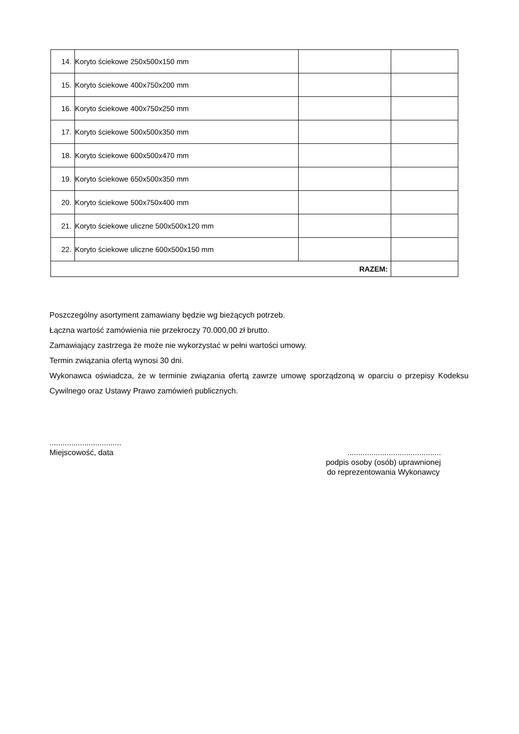| 14. | Koryto ściekowe 250x500x150 mm | | |
| 15. | Koryto ściekowe 400x750x200 mm | | |
| 16. | Koryto ściekowe 400x750x250 mm | | |
| 17. | Koryto ściekowe 500x500x350 mm | | |
| 18. | Koryto ściekowe 600x500x470 mm | | |
| 19. | Koryto ściekowe 650x500x350 mm | | |
| 20. | Koryto ściekowe 500x750x400 mm | | |
| 21. | Koryto ściekowe uliczne 500x500x120 mm | | |
| 22. | Koryto ściekowe uliczne 600x500x150 mm | | |
| RAZEM: | | | |
Poszczególny asortyment zamawiany będzie wg bieżących potrzeb.
Łączna wartość zamówienia nie przekroczy 70.000,00 zł brutto.
Zamawiający zastrzega że może nie wykorzystać w pełni wartości umowy.
Termin związania ofertą wynosi 30 dni.
Wykonawca oświadcza, że w terminie związania ofertą zawrze umowę sporządzoną w oparciu o przepisy Kodeksu Cywilnego oraz Ustawy Prawo zamówień publicznych.
.................................
Miejscowość, data
...........................................
podpis osoby (osób) uprawnionej
do reprezentowania Wykonawcy